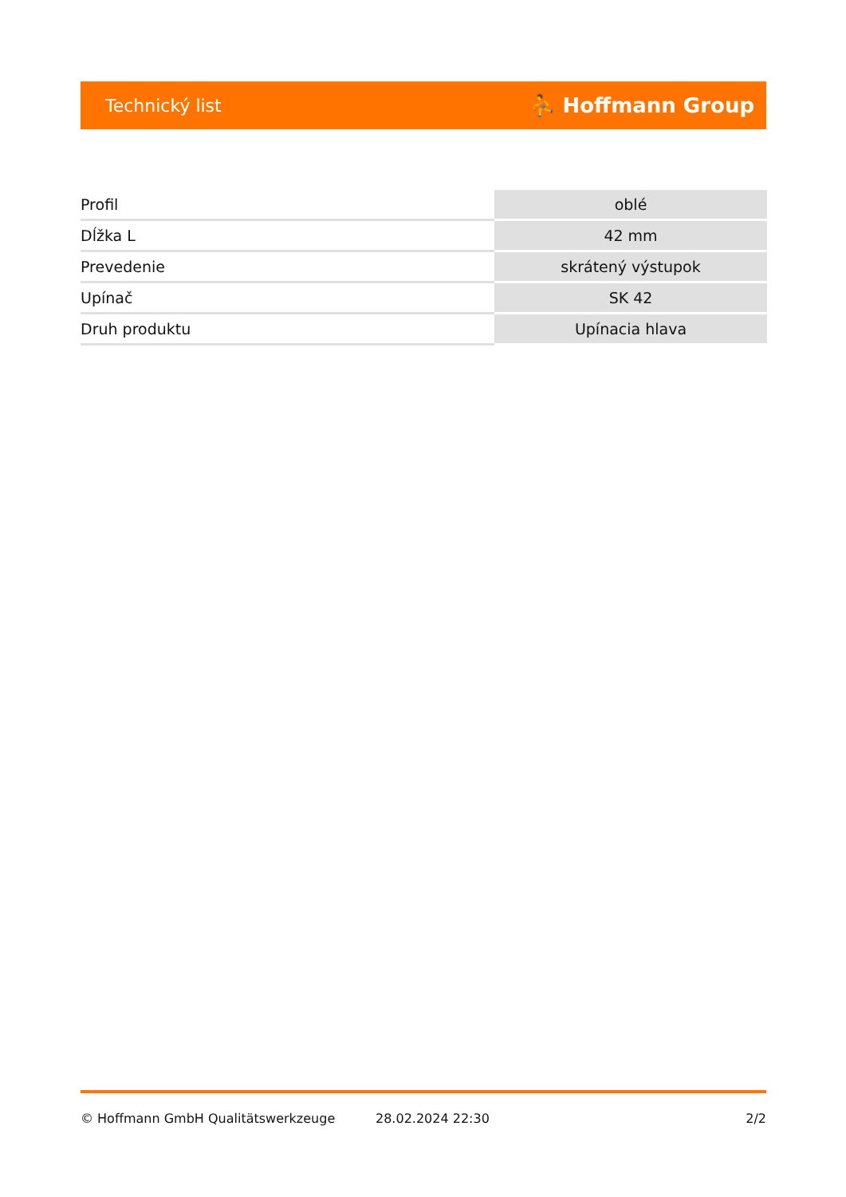Technický list ⛹ Hoffmann Group
| Profil | oblé |
| Dĺžka L | 42 mm |
| Prevedenie | skrátený výstupok |
| Upínač | SK 42 |
| Druh produktu | Upínacia hlava |
© Hoffmann GmbH Qualitätswerkzeuge 28.02.2024 22:30 2/2